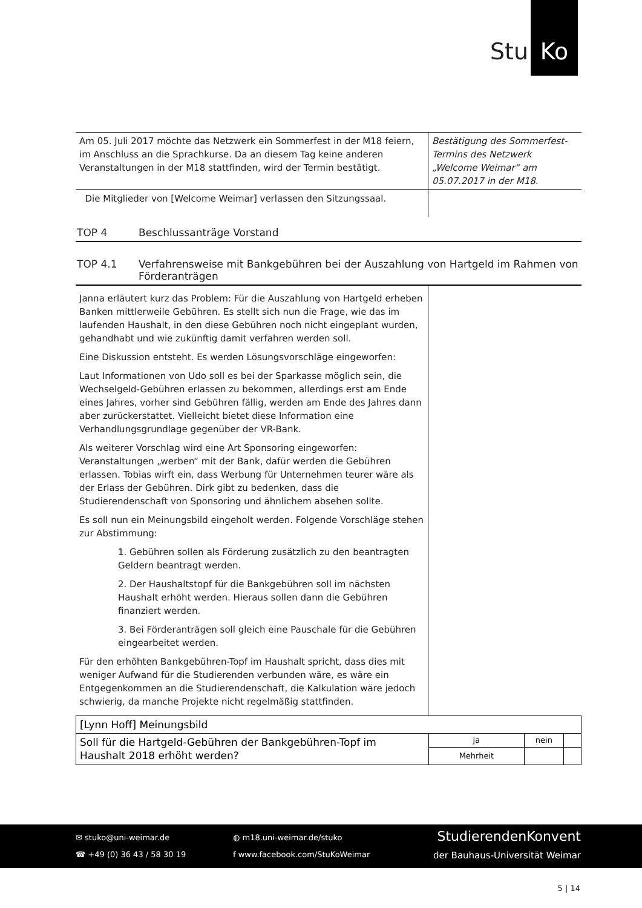Stu Ko
| Am 05. Juli 2017 möchte das Netzwerk ein Sommerfest in der M18 feiern, im Anschluss an die Sprachkurse. Da an diesem Tag keine anderen Veranstaltungen in der M18 stattfinden, wird der Termin bestätigt. | Bestätigung des Sommerfest-Termins des Netzwerk „Welcome Weimar“ am 05.07.2017 in der M18. |
| Die Mitglieder von [Welcome Weimar] verlassen den Sitzungssaal. | |
TOP 4 Beschlussanträge Vorstand
TOP 4.1 Verfahrensweise mit Bankgebühren bei der Auszahlung von Hartgeld im Rahmen von Förderanträgen
| Janna erläutert kurz das Problem: Für die Auszahlung von Hartgeld erheben Banken mittlerweile Gebühren. Es stellt sich nun die Frage, wie das im laufenden Haushalt, in den diese Gebühren noch nicht eingeplant wurden, gehandhabt und wie zukünftig damit verfahren werden soll. Eine Diskussion entsteht. Es werden Lösungsvorschläge eingeworfen: Laut Informationen von Udo soll es bei der Sparkasse möglich sein, die Wechselgeld-Gebühren erlassen zu bekommen, allerdings erst am Ende eines Jahres, vorher sind Gebühren fällig, werden am Ende des Jahres dann aber zurückerstattet. Vielleicht bietet diese Information eine Verhandlungsgrundlage gegenüber der VR-Bank. Als weiterer Vorschlag wird eine Art Sponsoring eingeworfen: Veranstaltungen „werben“ mit der Bank, dafür werden die Gebühren erlassen. Tobias wirft ein, dass Werbung für Unternehmen teurer wäre als der Erlass der Gebühren. Dirk gibt zu bedenken, dass die Studierendenschaft von Sponsoring und ähnlichem absehen sollte. Es soll nun ein Meinungsbild eingeholt werden. Folgende Vorschläge stehen zur Abstimmung: 1. Gebühren sollen als Förderung zusätzlich zu den beantragten Geldern beantragt werden. 2. Der Haushaltstopf für die Bankgebühren soll im nächsten Haushalt erhöht werden. Hieraus sollen dann die Gebühren finanziert werden. 3. Bei Förderanträgen soll gleich eine Pauschale für die Gebühren eingearbeitet werden. Für den erhöhten Bankgebühren-Topf im Haushalt spricht, dass dies mit weniger Aufwand für die Studierenden verbunden wäre, es wäre ein Entgegenkommen an die Studierendenschaft, die Kalkulation wäre jedoch schwierig, da manche Projekte nicht regelmäßig stattfinden. | |
| [Lynn Hoff] Meinungsbild | | | |
| Soll für die Hartgeld-Gebühren der Bankgebühren-Topf im Haushalt 2018 erhöht werden? | ja | nein | |
| | Mehrheit | | |
✉ stuko@uni-weimar.de
☎ +49 (0) 36 43 / 58 30 19
◍ m18.uni-weimar.de/stuko
f www.facebook.com/StuKoWeimar
StudierendenKonvent
der Bauhaus-Universität Weimar
5 | 14